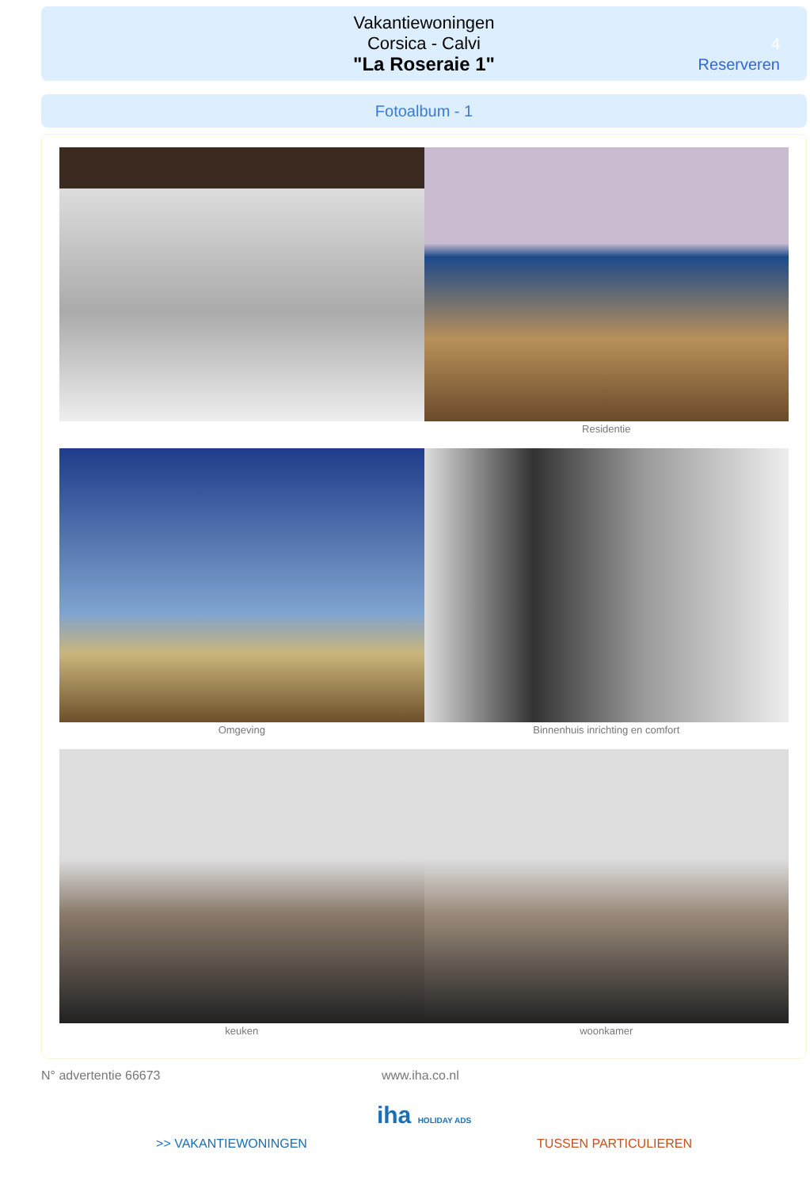Vakantiewoningen
Corsica - Calvi
"La Roseraie 1"
4
Reserveren
Fotoalbum - 1
Residentie
Omgeving Binnenhuis inrichting en comfort
keuken woonkamer
N° advertentie 66673 www.iha.co.nl
iha HOLIDAY ADS
>> VAKANTIEWONINGEN TUSSEN PARTICULIEREN